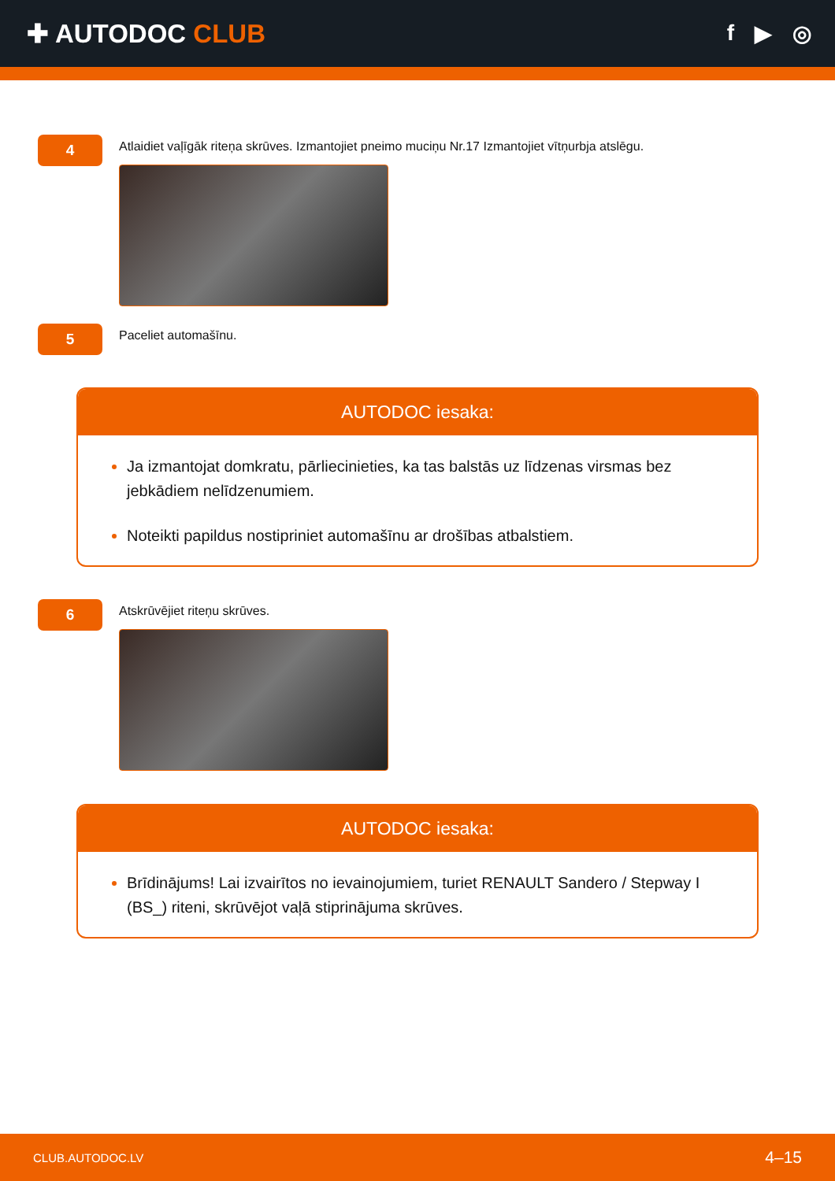✚ AUTODOC CLUB
f ▶ ◎
4
Atlaidiet vaļīgāk riteņa skrūves. Izmantojiet pneimo muciņu Nr.17 Izmantojiet vītņurbja atslēgu.
5
Paceliet automašīnu.
AUTODOC iesaka:
Ja izmantojat domkratu, pārliecinieties, ka tas balstās uz līdzenas virsmas bez jebkādiem nelīdzenumiem.
Noteikti papildus nostipriniet automašīnu ar drošības atbalstiem.
6
Atskrūvējiet riteņu skrūves.
AUTODOC iesaka:
Brīdinājums! Lai izvairītos no ievainojumiem, turiet RENAULT Sandero / Stepway I (BS_) riteni, skrūvējot vaļā stiprinājuma skrūves.
CLUB.AUTODOC.LV 4–15